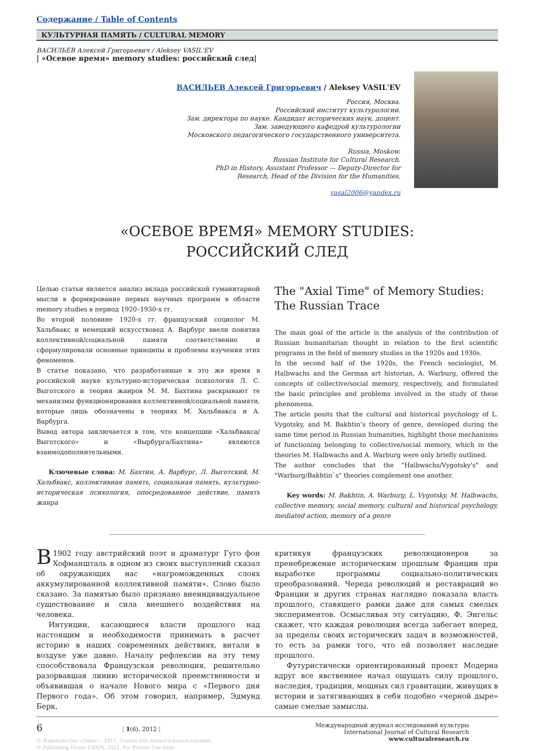Содержание / Table of Contents
КУЛЬТУРНАЯ ПАМЯТЬ / CULTURAL MEMORY
ВАСИЛЬЕВ Алексей Григорьевич / Aleksey VASIL'EV
| «Осевое время» memory studies: российский след|
ВАСИЛЬЕВ Алексей Григорьевич / Aleksey VASIL'EV
Россия, Москва.
Российский институт культурологии.
Зам. директора по науке. Кандидат исторических наук, доцент.
Зам. заведующего кафедрой культурологии
Московского педагогического государственного университета.
Russia, Moskow.
Russian Institute for Cultural Research.
PhD in History, Assistant Professor — Deputy-Director for
Research, Head of the Division for the Humanities.
vasal2006@yandex.ru
«ОСЕВОЕ ВРЕМЯ» MEMORY STUDIES:
РОССИЙСКИЙ СЛЕД
Целью статьи является анализ вклада российской гуманитарной мысли в формирование первых научных программ в области memory studies в период 1920–1930-х гг.
Во второй половине 1920-х гг. французский социолог М. Хальбвакс и немецкий искусствовед А. Варбург ввели понятия коллективной/социальной памяти соответственно и сформулировали основные принципы и проблемы изучения этих феноменов.
В статье показано, что разработанные в это же время в российской науке культурно-историческая психология Л. С. Выготского и теория жанров М. М. Бахтина раскрывают те механизмы функционирования коллективной/социальной памяти, которые лишь обозначены в теориях М. Хальбвакса и А. Варбурга.
Вывод автора заключается в том, что концепции «Хальбвакса/Выготского» и «Вырбурга/Бахтина» являются взаимодополнительными.
Ключевые слова: М. Бахтин, А. Варбург, Л. Выготский, М. Хальбвакс, коллективная память, социальная память, культурно-историческая психология, опосредованное действие, память жанра
The "Axial Time" of Memory Studies: The Russian Trace
The main goal of the article is the analysis of the contribution of Russian humanitarian thought in relation to the first scientific programs in the field of memory studies in the 1920s and 1930s.
In the second half of the 1920s, the French sociologist, M. Halbwachs and the German art historian, A. Warburg, offered the concepts of collective/social memory, respectively, and formulated the basic principles and problems involved in the study of these phenomena.
The article posits that the cultural and historical psychology of L. Vygotsky, and M. Bakhtin’s theory of genre, developed during the same time period in Russian humanities, highlight those mechanisms of functioning belonging to collective/social memory, which in the theories M. Halbwachs and A. Warburg were only briefly outlined.
The author concludes that the "Halbwachs/Vygotsky's" and "Warburg/Bakhtin`s" theories complement one another.
Key words: M. Bakhtin, A. Warburg, L. Vygotsky, M. Halbwachs, collective memory, social memory, cultural and historical psychology, mediated action, memory of a genre
В 1902 году австрийский поэт и драматург Гуго фон Хофманшталь в одном из своих выступлений сказал об окружающих нас «нагроможденных слоях аккумулированной коллективной памяти». Слово было сказано. За памятью было признано внеиндивидуальное существование и сила внешнего воздействия на человека.
Интуиции, касающиеся власти прошлого над настоящим и необходимости принимать в расчет историю в наших современных действиях, витали в воздухе уже давно. Началу рефлексии на эту тему способствовала Французская революция, решительно разорвавшая линию исторической преемственности и объявившая о начале Нового мира с «Первого дня Первого года». Об этом говорил, например, Эдмунд Берк,
критикуя французских революционеров за пренебрежение историческим прошлым Франции при выработке программы социально-политических преобразований. Череда революций и реставраций во Франции и других странах наглядно показала власть прошлого, ставящего рамки даже для самых смелых экспериментов. Осмысливая эту ситуацию, Ф. Энгельс скажет, что каждая революция всегда забегает вперед, за пределы своих исторических задач и возможностей, то есть за рамки того, что ей позволяет наследие прошлого.
Футуристически ориентированный проект Модерна вдруг все явственнее начал ощущать силу прошлого, наследия, традиции, мощных сил гравитации, живущих в истории и затягивающих в себя подобно «черной дыре» самые смелые замыслы.
6 | 1(6). 2012 |
© Издательство «Эйдос», 2011. Только для личного использования.
© Publishing House EIDOS, 2011. For Private Use Only.
Международный журнал исследований культуры
International Journal of Cultural Research
www.culturalresearch.ru